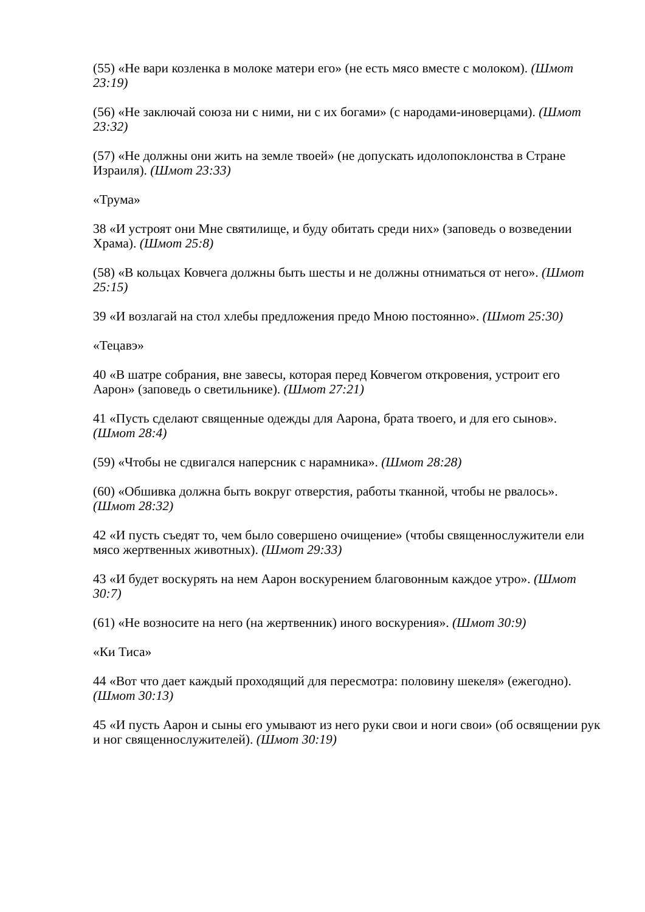(55) «Не вари козленка в молоке матери его» (не есть мясо вместе с молоком). (Шмот 23:19)
(56) «Не заключай союза ни с ними, ни с их богами» (с народами-иноверцами). (Шмот 23:32)
(57) «Не должны они жить на земле твоей» (не допускать идолопоклонства в Стране Израиля). (Шмот 23:33)
«Трума»
38 «И устроят они Мне святилище, и буду обитать среди них» (заповедь о возведении Храма). (Шмот 25:8)
(58) «В кольцах Ковчега должны быть шесты и не должны отниматься от него». (Шмот 25:15)
39 «И возлагай на стол хлебы предложения предо Мною постоянно». (Шмот 25:30)
«Тецавэ»
40 «В шатре собрания, вне завесы, которая перед Ковчегом откровения, устроит его Аарон» (заповедь о светильнике). (Шмот 27:21)
41 «Пусть сделают священные одежды для Аарона, брата твоего, и для его сынов». (Шмот 28:4)
(59) «Чтобы не сдвигался наперсник с нарамника». (Шмот 28:28)
(60) «Обшивка должна быть вокруг отверстия, работы тканной, чтобы не рвалось». (Шмот 28:32)
42 «И пусть съедят то, чем было совершено очищение» (чтобы священнослужители ели мясо жертвенных животных). (Шмот 29:33)
43 «И будет воскурять на нем Аарон воскурением благовонным каждое утро». (Шмот 30:7)
(61) «Не возносите на него (на жертвенник) иного воскурения». (Шмот 30:9)
«Ки Тиса»
44 «Вот что дает каждый проходящий для пересмотра: половину шекеля» (ежегодно). (Шмот 30:13)
45 «И пусть Аарон и сыны его умывают из него руки свои и ноги свои» (об освящении рук и ног священнослужителей). (Шмот 30:19)